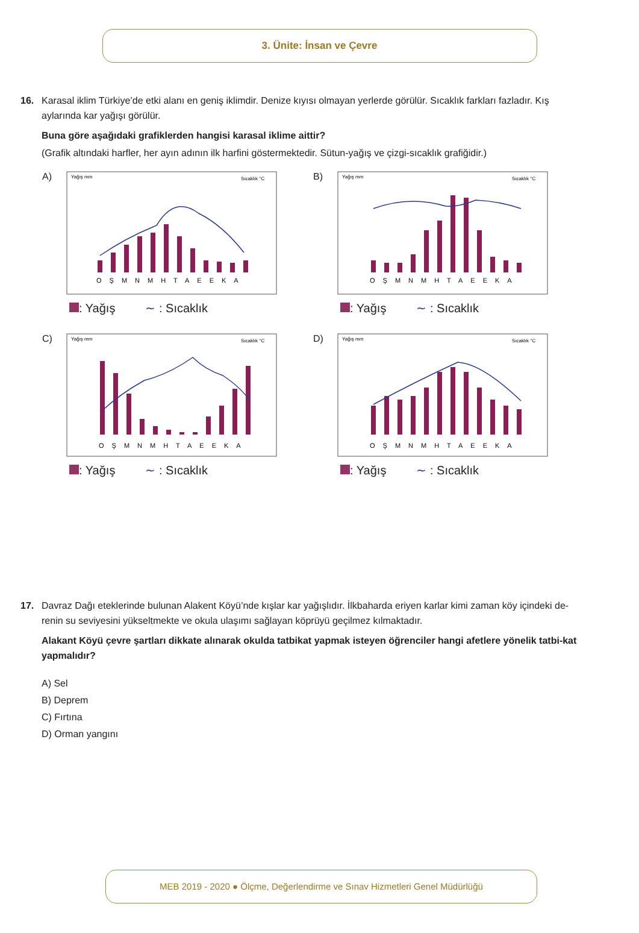3. Ünite: İnsan ve Çevre
16. Karasal iklim Türkiye’de etki alanı en geniş iklimdir. Denize kıyısı olmayan yerlerde görülür. Sıcaklık farkları fazladır. Kış
aylarında kar yağışı görülür.
Buna göre aşağıdaki grafiklerden hangisi karasal iklime aittir?
(Grafik altındaki harfler, her ayın adının ilk harfini göstermektedir. Sütun-yağış ve çizgi-sıcaklık grafiğidir.)
A)
Yağış mm
Sıcaklık °C
OŞMNMHTAEEKA
: Yağış ∼ : Sıcaklık
B)
Yağış mm
Sıcaklık °C
OŞMNMHTAEEKA
: Yağış ∼ : Sıcaklık
C)
Yağış mm
Sıcaklık °C
OŞMNMHTAEEKA
: Yağış ∼ : Sıcaklık
D)
Yağış mm
Sıcaklık °C
OŞMNMHTAEEKA
: Yağış ∼ : Sıcaklık
17. Davraz Dağı eteklerinde bulunan Alakent Köyü’nde kışlar kar yağışlıdır. İlkbaharda eriyen karlar kimi zaman köy içindeki de-
renin su seviyesini yükseltmekte ve okula ulaşımı sağlayan köprüyü geçilmez kılmaktadır.
Alakant Köyü çevre şartları dikkate alınarak okulda tatbikat yapmak isteyen öğrenciler hangi afetlere yönelik tatbi-kat yapmalıdır?
A) Sel
B) Deprem
C) Fırtına
D) Orman yangını
MEB 2019 - 2020 ● Ölçme, Değerlendirme ve Sınav Hizmetleri Genel Müdürlüğü